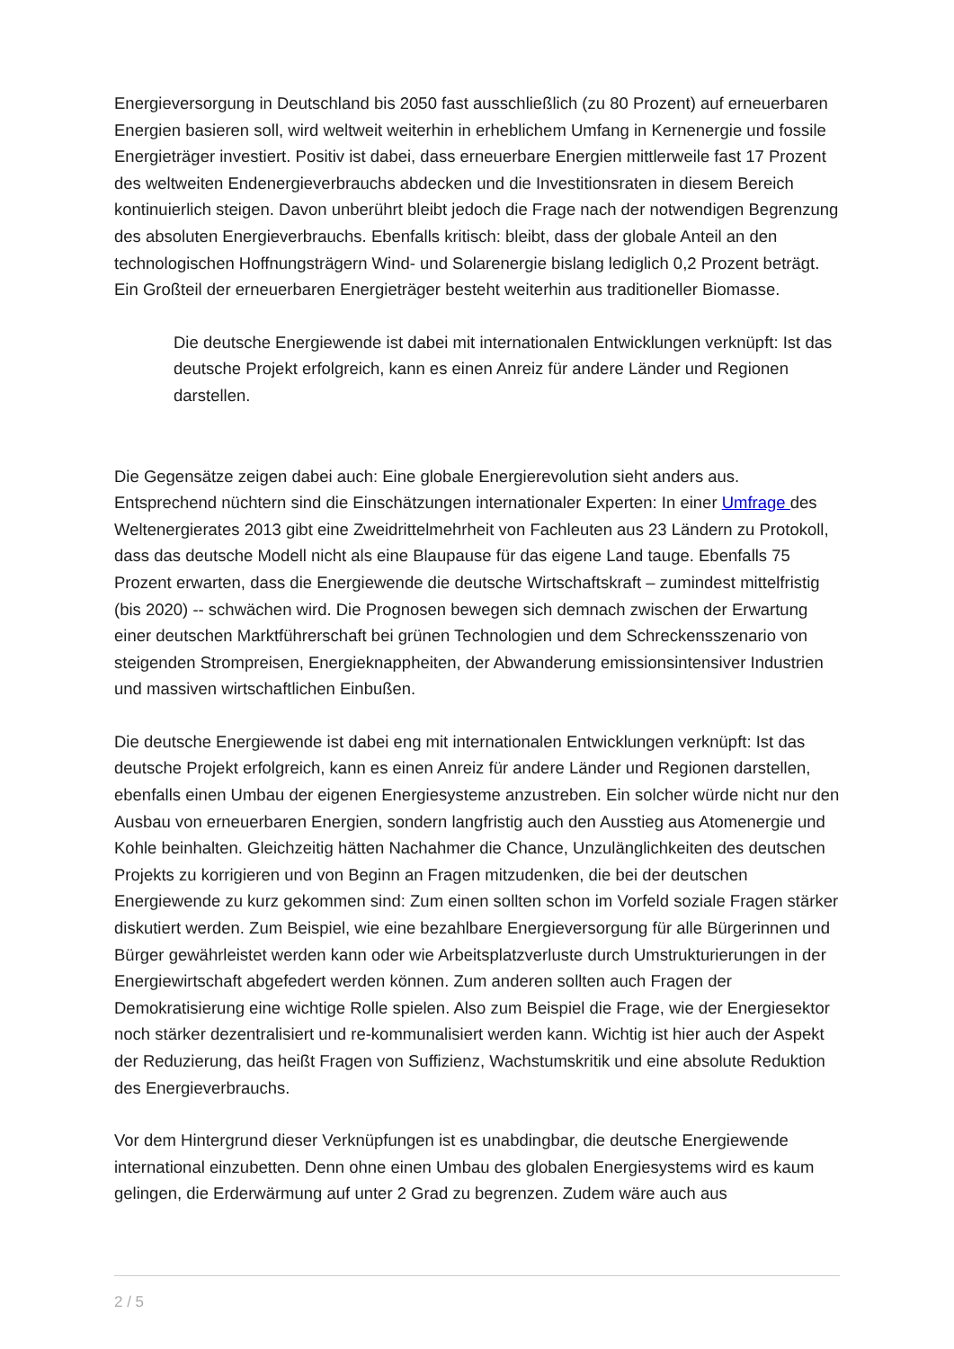Energieversorgung in Deutschland bis 2050 fast ausschließlich (zu 80 Prozent) auf erneuerbaren Energien basieren soll, wird weltweit weiterhin in erheblichem Umfang in Kernenergie und fossile Energieträger investiert. Positiv ist dabei, dass erneuerbare Energien mittlerweile fast 17 Prozent des weltweiten Endenergieverbrauchs abdecken und die Investitionsraten in diesem Bereich kontinuierlich steigen. Davon unberührt bleibt jedoch die Frage nach der notwendigen Begrenzung des absoluten Energieverbrauchs. Ebenfalls kritisch: bleibt, dass der globale Anteil an den technologischen Hoffnungsträgern Wind- und Solarenergie bislang lediglich 0,2 Prozent beträgt. Ein Großteil der erneuerbaren Energieträger besteht weiterhin aus traditioneller Biomasse.
Die deutsche Energiewende ist dabei mit internationalen Entwicklungen verknüpft: Ist das deutsche Projekt erfolgreich, kann es einen Anreiz für andere Länder und Regionen darstellen.
Die Gegensätze zeigen dabei auch: Eine globale Energierevolution sieht anders aus. Entsprechend nüchtern sind die Einschätzungen internationaler Experten: In einer Umfrage des Weltenergierates 2013 gibt eine Zweidrittelmehrheit von Fachleuten aus 23 Ländern zu Protokoll, dass das deutsche Modell nicht als eine Blaupause für das eigene Land tauge. Ebenfalls 75 Prozent erwarten, dass die Energiewende die deutsche Wirtschaftskraft – zumindest mittelfristig (bis 2020) -- schwächen wird. Die Prognosen bewegen sich demnach zwischen der Erwartung einer deutschen Marktführerschaft bei grünen Technologien und dem Schreckensszenario von steigenden Strompreisen, Energieknappheiten, der Abwanderung emissionsintensiver Industrien und massiven wirtschaftlichen Einbußen.
Die deutsche Energiewende ist dabei eng mit internationalen Entwicklungen verknüpft: Ist das deutsche Projekt erfolgreich, kann es einen Anreiz für andere Länder und Regionen darstellen, ebenfalls einen Umbau der eigenen Energiesysteme anzustreben. Ein solcher würde nicht nur den Ausbau von erneuerbaren Energien, sondern langfristig auch den Ausstieg aus Atomenergie und Kohle beinhalten. Gleichzeitig hätten Nachahmer die Chance, Unzulänglichkeiten des deutschen Projekts zu korrigieren und von Beginn an Fragen mitzudenken, die bei der deutschen Energiewende zu kurz gekommen sind: Zum einen sollten schon im Vorfeld soziale Fragen stärker diskutiert werden. Zum Beispiel, wie eine bezahlbare Energieversorgung für alle Bürgerinnen und Bürger gewährleistet werden kann oder wie Arbeitsplatzverluste durch Umstrukturierungen in der Energiewirtschaft abgefedert werden können. Zum anderen sollten auch Fragen der Demokratisierung eine wichtige Rolle spielen. Also zum Beispiel die Frage, wie der Energiesektor noch stärker dezentralisiert und re-kommunalisiert werden kann. Wichtig ist hier auch der Aspekt der Reduzierung, das heißt Fragen von Suffizienz, Wachstumskritik und eine absolute Reduktion des Energieverbrauchs.
Vor dem Hintergrund dieser Verknüpfungen ist es unabdingbar, die deutsche Energiewende international einzubetten. Denn ohne einen Umbau des globalen Energiesystems wird es kaum gelingen, die Erderwärmung auf unter 2 Grad zu begrenzen. Zudem wäre auch aus
2 / 5